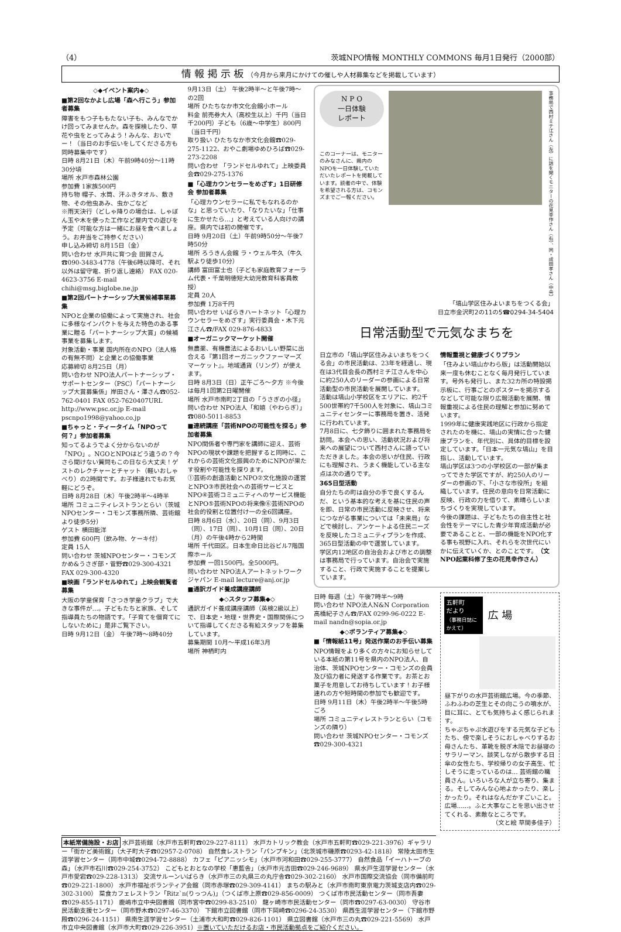（4） 茨城NPO情報 MONTHLY COMMONS 毎月1日発行（2000部）
情 報 掲 示 板 （今月から来月にかけての催しや人材募集などを掲載しています）
◇◆イベント案内◆◇
■第2回なかよし広場「森へ行こう」参加者募集
障害をもつ子ももたない子も、みんなでかけ回ってみませんか。森を探検したり、草花や虫をとってみよう！みんな、おいでー！（当日のお手伝いをしてくださる方も同時募集中です）
日時 8月21日（木）午前9時40分〜11時30分頃
場所 水戸市森林公園
参加費 1家族500円
持ち物 帽子、水筒、汗ふきタオル、敷き物、その他虫あみ、虫かごなど
※雨天決行（どしゃ降りの場合は、しゃぼん玉や木を使った工作など屋内での遊びを予定（可能な方は一緒にお昼を食べましょう。お弁当をご持参ください）
申し込み締切 8月15日（金）
問い合わせ 水戸共に育つ会 田賀さん☎090-3483-4778（午後6時以降可、それ以外は留守電、折り返し連絡） FAX 020-4623-3756 E-mail chihi@msg.biglobe.ne.jp
■第2回パートナーシップ大賞候補事業募集
NPOと企業の協働によって実施され、社会に多様なインパクトを与えた特色のある事業に贈る「パートナーシップ大賞」の候補事業を募集します。
対象活動・事業 国内所在のNPO（法人格の有無不問）と企業との協働事業
応募締切 8月25日（月）
問い合わせ NPO法人パートナーシップ・サポートセンター（PSC）「パートナーシップ大賞募集係」岸田さん・澤さん☎052-762-0401 FAX 052-7620407URL http://www.psc.or.jp E-mail pscnpo1998@yahoo.co.jp
■ちゃっと・ティータイム「NPOって何？」参加者募集
知ってるようでよく分からないのが「NPO」。NGOとNPOはどう違うの？今さら聞けない質問もこの日なら大丈夫！ゲストのレクチャーとチャット（軽いおしゃべり）の2時間です。お子様連れでもお気軽にどうぞ。
日時 8月28日（木）午後2時半〜4時半
場所 コミュニティレストランとらい（茨城NPOセンター・コモンズ事務所隣、芸術館より徒歩5分）
ゲスト 横田能洋
参加費 600円（飲み物、ケーキ付）
定員 15人
問い合わせ 茨城NPOセンター・コモンズかめ&うさぎ部・菅野☎029-300-4321 FAX 029-300-4320
■映画「ランドセルゆれて」上映会観覧者募集
大阪の学童保育「さつき学童クラブ」で大きな事件が…。子どもたちと家族、そして指導員たちの物語です。「子育てを個育てにしないために」是非ご覧下さい。
日時 9月12日（金） 午後7時〜8時40分
9月13日（土） 午後2時半〜と午後7時〜の2回
場所 ひたちなか市文化会館小ホール
料金 前売券大人（高校生以上）千円（当日千200円）子ども（6歳〜中学生）800円（当日千円）
取り扱い ひたちなか市文化会館☎029-275-1122、おやこ劇場ゆめひろば☎029-273-2208
問い合わせ 「ランドセルゆれて」上映委員会☎029-275-1376
■「心理カウンセラーをめざす」1日研修会 参加者募集
「心理カウンセラーに私でもなれるのかな」と思っていたり、「なりたいな」「仕事に生かせたら…」と考えている人向けの講座。県内では初の開催です。
日時 9月20日（土）午前9時50分〜午後7時50分
場所 ろうきん会館 ラ・ウェル牛久（牛久駅より徒歩10分）
講師 富田富士也（子ども家庭教育フォーラム代表・千葉明徳短大幼児教育科客員教授）
定員 20人
参加費 1万8千円
問い合わせ いばらきハートネット「心理カウンセラーをめざす」実行委員会・木下元江さん☎/FAX 029-876-4833
■オーガニックマーケット開催
無農薬、有機農法によるおいしい野菜に出合える『第1回オーガニックファーマーズマーケット』。地域通貨（リング）が使えます。
日時 8月3日（日）正午ごろ〜夕方 ※今後は毎月1回第2日曜開催
場所 水戸市南町2丁目の「うさぎの小径」
問い合わせ NPO法人「和嬉（やわらぎ）」☎080-5011-8853
■連続講座「芸術NPOの可能性を探る」参加者募集
NPO関係者や専門家を講師に迎え、芸術NPOの現状や課題を把握すると同時に、これからの芸術文化振興のためにNPOが果たす役割や可能性を探ります。
①芸術の創造活動とNPO②文化施設の運営とNPO③市民社会への芸術サービスとNPO④芸術コミュニティへのサービス機能とNPO⑤芸術NPOの将来像⑥芸術NPOの社会的役割と位置付け一の全6回講座。
日時 8月6日（水）、20日（同）、9月3日（同）、17日（同）、10月1日（同）、20日（月）の午後4時から2時間
場所 千代田区。日本生命日比谷ビル7階国際ホール
参加費 一回1500円。全5000円。
問い合わせ NPO法人アートネットワークジャパン E-mail lecture@anj.or.jp
■通訳ガイド養成講座講師
◆◇スタッフ募集◆◇
通訳ガイド養成講座講師（英検2級以上）で、日本史・地理・世界史・国際関係について指導してくださる有給スタッフを募集しています。
募集期間 10月〜平成16年3月
場所 神栖町内
N P O
一日体験
レポート
このコーナーは、モニターのみなさんに、県内のNPOを一日体験していただいたレポートを掲載しています。読者の中で、体験を希望される方は、コモンズまでご一報ください。
事務局で西村ミチ江さん（左）に話を聞くモニターの花見幸作さん（右）、同・成田孝さん（中央）
「塙山学区住みよいまちをつくる会」
日立市金沢町2の11の5☎0294-34-5404
日常活動型で元気なまちを
日立市の「塙山学区住みよいまちをつくる会」の市民活動は、23年を経過し、現在は3代目会長の西村ミチ江さんを中心に約250人のリーダーの参画による日常活動型の市民活動を展開しています。
活動は塙山小学校区をエリアに、約2千500世帯約7千500人を対象に、塙山コミュニティセンターに事務局を置き、活発に行われています。
7月8日に、七夕飾りに囲まれた事務局を訪問。本会への思い、活動状況および将来への展望について西村さんに語っていただきました。本会の思いが住民、行政にも理解され、うまく機能している主な点は次の通りです。
365日型活動
自分たちの町は自分の手で良くするんだ、という基本的な考えを基に住民の声を即、日常の市民活動に反映させ、将来につながる事業については「未来局」などで検討し、アンケートよる住民ニーズを反映したコミュニティプランを作成、365日型活動の中で運営しています。
学区内12地区の自治会および市との調整は事務局で行っています。自治会で実施すること、行政で実施することを提案しています。
情報重視と健康づくりプラン
「住みよい塙山かわら版」は活動開始以来一度も休むことなく毎月発行しています。号外も発行し、また32カ所の特設掲示板に、行事ごとのポスターを掲示するなどして可能な限り広報活動を展開、情報重視による住民の理解と参加に努めています。
1999年に健康実践地区に行政から指定されたのを機に、塙山の実情に合った健康プランを、年代別に、具体的目標を設定しています。「日本一元気な塙山」を目指し、活動しています。
塙山学区は3つの小学校区の一部が集まってできた学区ですが、約250人のリーダーの参画の下、「小さな市役所」を組織しています。住民の意向を日常活動に反映、行政の力を借りて、素晴らしいまちづくりを実現しています。
今後の課題は、子どもたちの自主性と社会性をテーマにした青少年育成活動が必要であることと、一部の機能をNPO化する事も視野に入れ、それらを次世代にいかに伝えていくか、とのことです。（文 NPO起業科修了生の花見幸作さん）
日時 毎週（土）午後7時半〜9時
問い合わせ NPO法人N&N Corporation 高橋紀子さん☎/FAX 0299-96-0222 E-mail nandn@sopia.or.jp
◆◇ボランティア募集◆◇
■「情報紙11号」発送作業のお手伝い募集
NPO情報をより多くの方々にお知らせしている本紙の第11号を県内のNPO法人、自治体、茨城NPOセンター・コモンズの会員及び協力者に発送する作業です。お茶とお菓子を用意してお待ちしています！お子様連れの方や短時間の参加でも歓迎です。
日時 9月11日（木）午後2時半〜午後5時ごろ
場所 コミュニティレストランとらい（コモンズの隣り）
問い合わせ 茨城NPOセンター・コモンズ☎029-300-4321
五軒町
だより
（事務日誌にかえて）
広 場
昼下がりの水戸芸術館広場。今の季節、ふわふわの芝生とその向こうの噴水が、目に耳に、とても気持ちよく感じられます。
ちゃぷちゃぷ水遊びをする元気な子どもたち、傍で楽しそうにおしゃべりするお母さんたち、革靴を脱ぎ木陰でお昼寝のサラリーマン、談笑しながら散歩する日傘の女性たち、学校帰りの女子高生、忙しそうに走っているのは... 芸術館の職員さん。いろいろな人が立ち寄り、集まる。そしてみんな心地よかったり、楽しかったり。それはなんだかすごいこと。
広場......。ふと大事なことを思い出させてくれる、素敵なところです。
（文と絵 草間多佳子）
本紙常備施設・お店 水戸芸術館（水戸市五軒町☎029-227-8111） 水戸カトリック教会（水戸市五軒町☎029-221-3976）ギャラリー「街かど美術館」（大子町大子☎02957-2-0708） 自然食レストラン「パンプキン」（北茨城市磯原☎0293-42-1818） 常陸太田市生涯学習センター（同市中城☎0294-72-8888） カフェ「ピアニッシモ」（水戸市河和田☎029-255-3777） 自然食品「イーハトーブの森」（水戸市石川☎029-254-3752） こどもとおとなの学校「恵藍舎」（水戸市元吉田☎029-246-9689） 県水戸生涯学習センター（水戸市愛宕☎029-228-1313） 交流サルーンいばらき（水戸市三の丸県三の丸庁舎☎029-302-2160） 水戸市国際交流協会（同市備前町☎029-221-1800） 水戸市福祉ボランティア会館（同市赤塚☎029-309-4141） まちの駅みと（水戸市南町東京電力茨城支店内☎029-302-3100） 菜食カフェレストラン「Ritz`n(りっつん)」（つくば市上原☎029-856-0009） つくば市市民活動センター（同市吾妻☎029-855-1171） 鹿嶋市立中央図書館（同市宮中☎0299-83-2510） 龍ヶ崎市市民活動センター（同市☎0297-63-0030） 守谷市民活動支援センター（同市野木☎0297-46-3370） 下館市立図書館（同市下岡崎☎0296-24-3530） 県西生涯学習センター（下館市野殿☎0296-24-1151） 県南生涯学習センター（土浦市大和町☎029-826-1101） 県立図書館（水戸市三の丸☎029-221-5569） 水戸市立中央図書館（水戸市大町☎029-226-3951）※置いていただけるお店・市民活動拠点をご紹介ください。